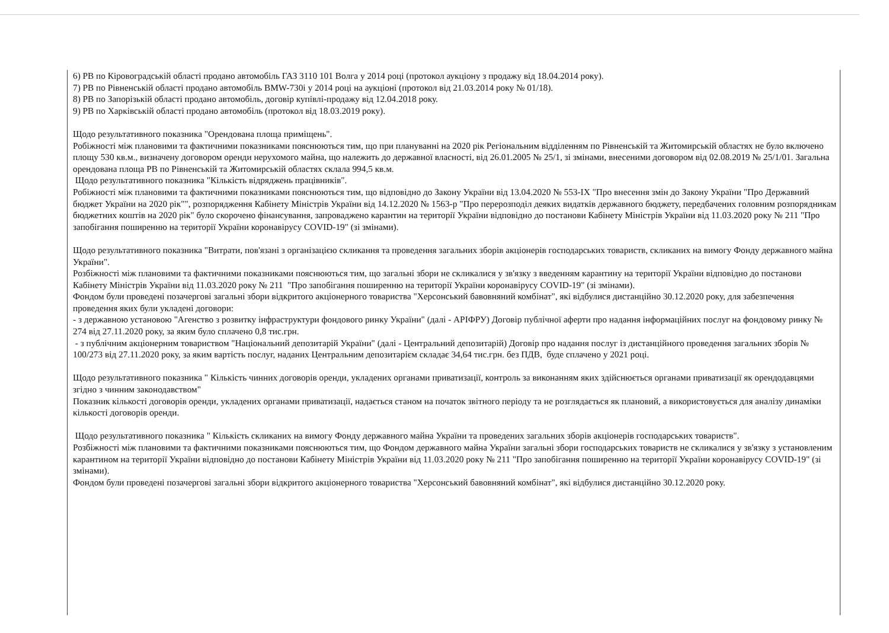6) РВ по Кіровоградській області продано автомобіль ГАЗ 3110 101 Волга у 2014 році (протокол аукціону з продажу від 18.04.2014 року).
7) РВ по Рівненській області продано автомобіль BMW-730i у 2014 році на аукціоні (протокол від 21.03.2014 року № 01/18).
8) РВ по Запорізькій області продано автомобіль, договір купівлі-продажу від 12.04.2018 року.
9) РВ по Харківській області продано автомобіль (протокол від 18.03.2019 року).
Щодо результативного показника "Орендована площа приміщень".
Робіжності між плановими та фактичними показниками пояснюються тим, що при плануванні на 2020 рік Регіональним відділенням по Рівненській та Житомирській областях не було включено площу 530 кв.м., визначену договором оренди нерухомого майна, що належить до державної власності, від 26.01.2005 № 25/1, зі змінами, внесеними договором від 02.08.2019 № 25/1/01. Загальна орендована площа РВ по Рівненській та Житомирській областях склала 994,5 кв.м.
Щодо результативного показника "Кількість відряджень працівників".
Робіжності між плановими та фактичними показниками пояснюються тим, що відповідно до Закону України від 13.04.2020 № 553-IX "Про внесення змін до Закону України "Про Державний бюджет України на 2020 рік"", розпорядження Кабінету Міністрів України від 14.12.2020 № 1563-р "Про перерозподіл деяких видатків державного бюджету, передбачених головним розпорядникам бюджетних коштів на 2020 рік" було скорочено фінансування, запроваджено карантин на території України відповідно до постанови Кабінету Міністрів України від 11.03.2020 року № 211 "Про запобігання поширенню на території України коронавірусу COVID-19" (зі змінами).
Щодо результативного показника "Витрати, пов'язані з організацією скликання та проведення загальних зборів акціонерів господарських товариств, скликаних на вимогу Фонду державного майна України".
Розбіжності між плановими та фактичними показниками пояснюються тим, що загальні збори не скликалися у зв'язку з введенням карантину на території України відповідно до постанови Кабінету Міністрів України від 11.03.2020 року № 211 "Про запобігання поширенню на території України коронавірусу COVID-19" (зі змінами).
Фондом були проведені позачергові загальні збори відкритого акціонерного товариства "Херсонський бавовняний комбінат", які відбулися дистанційно 30.12.2020 року, для забезпечення проведення яких були укладені договори:
- з державною установою "Агенство з розвитку інфраструктури фондового ринку України" (далі - АРІФРУ) Договір публічної аферти про надання інформаційних послуг на фондовому ринку № 274 від 27.11.2020 року, за яким було сплачено 0,8 тис.грн.
- з публічним акціонерним товариством "Національний депозитарій України" (далі - Центральний депозитарій) Договір про надання послуг із дистанційного проведення загальних зборів № 100/273 від 27.11.2020 року, за яким вартість послуг, наданих Центральним депозитарієм складає 34,64 тис.грн. без ПДВ, буде сплачено у 2021 році.
Щодо результативного показника " Кількість чинних договорів оренди, укладених органами приватизації, контроль за виконанням яких здійснюється органами приватизації як орендодавцями згідно з чинним законодавством"
Показник кількості договорів оренди, укладених органами приватизації, надається станом на початок звітного періоду та не розглядається як плановий, а використовується для аналізу динаміки кількості договорів оренди.
Щодо результативного показника " Кількість скликаних на вимогу Фонду державного майна України та проведених загальних зборів акціонерів господарських товариств".
Розбіжності між плановими та фактичними показниками пояснюються тим, що Фондом державного майна України загальні збори господарських товариств не скликалися у зв'язку з установленим карантином на території України відповідно до постанови Кабінету Міністрів України від 11.03.2020 року № 211 "Про запобігання поширенню на території України коронавірусу COVID-19" (зі змінами).
Фондом були проведені позачергові загальні збори відкритого акціонерного товариства "Херсонський бавовняний комбінат", які відбулися дистанційно 30.12.2020 року.